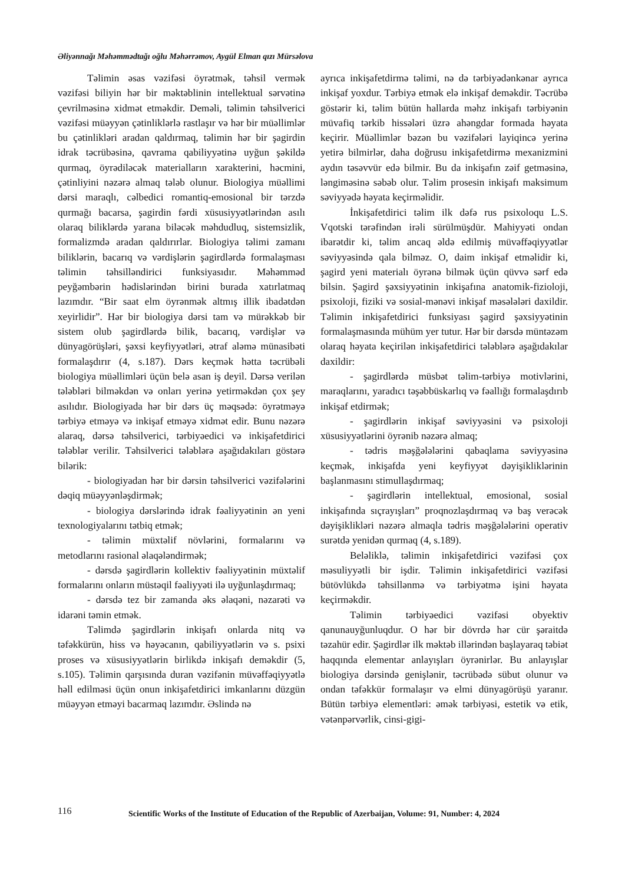Əliyənnağı Məhəmmədtağı oğlu Məhərrəmov, Aygül Elman qızı Mürsəlova
Təlimin əsas vəzifəsi öyrətmək, təhsil vermək vəzifəsi biliyin hər bir məktəblinin intellektual sərvətinə çevrilməsinə xidmət etməkdir. Deməli, təlimin təhsilverici vəzifəsi müəyyən çətinliklərlə rastlaşır və hər bir müəllimlər bu çətinlikləri aradan qaldırmaq, təlimin hər bir şagirdin idrak təcrübəsinə, qavrama qabiliyyətinə uyğun şəkildə qurmaq, öyrədiləcək materialların xarakterini, həcmini, çətinliyini nəzərə almaq tələb olunur. Biologiya müəllimi dərsi maraqlı, cəlbedici romantiq-emosional bir tərzdə qurmağı bacarsa, şagirdin fərdi xüsusiyyətlərindən asılı olaraq biliklərdə yarana biləcək məhdudluq, sistemsizlik, formalizmdə aradan qaldırırlar. Biologiya təlimi zamanı biliklərin, bacarıq və vərdişlərin şagirdlərdə formalaşması təlimin təhsilləndirici funksiyasıdır. Məhəmməd peyğəmbərin hədislərindən birini burada xatırlatmaq lazımdır. “Bir saat elm öyrənmək altmış illik ibadətdən xeyirlidir”. Hər bir biologiya dərsi tam və mürəkkəb bir sistem olub şagirdlərdə bilik, bacarıq, vərdişlər və dünyagörüşləri, şəxsi keyfiyyətləri, ətraf aləmə münasibəti formalaşdırır (4, s.187). Dərs keçmək hətta təcrübəli biologiya müəllimləri üçün belə asan iş deyil. Dərsə verilən tələbləri bilməkdən və onları yerinə yetirməkdən çox şey asılıdır. Biologiyada hər bir dərs üç məqsədə: öyrətməyə tərbiyə etməyə və inkişaf etməyə xidmət edir. Bunu nəzərə alaraq, dərsə təhsilverici, tərbiyəedici və inkişafetdirici tələblər verilir. Təhsilverici tələblərə aşağıdakıları göstərə bilərik:
- biologiyadan hər bir dərsin təhsilverici vəzifələrini dəqiq müəyyənləşdirmək;
- biologiya dərslərində idrak fəaliyyətinin ən yeni texnologiyalarını tətbiq etmək;
- təlimin müxtəlif növlərini, formalarını və metodlarını rasional əlaqələndirmək;
- dərsdə şagirdlərin kollektiv fəaliyyətinin müxtəlif formalarını onların müstəqil fəaliyyəti ilə uyğunlaşdırmaq;
- dərsdə tez bir zamanda əks əlaqəni, nəzarəti və idarəni təmin etmək.
Təlimdə şagirdlərin inkişafı onlarda nitq və təfəkkürün, hiss və həyəcanın, qabiliyyətlərin və s. psixi proses və xüsusiyyətlərin birlikdə inkişafı deməkdir (5, s.105). Təlimin qarşısında duran vəzifənin müvəffəqiyyətlə həll edilməsi üçün onun inkişafetdirici imkanlarını düzgün müəyyən etməyi bacarmaq lazımdır. Əslində nə
ayrıca inkişafetdirmə təlimi, nə də tərbiyədənkənar ayrıca inkişaf yoxdur. Tərbiyə etmək elə inkişaf deməkdir. Təcrübə göstərir ki, təlim bütün hallarda məhz inkişafı tərbiyənin müvafiq tərkib hissələri üzrə ahəngdar formada həyata keçirir. Müəllimlər bəzən bu vəzifələri layiqincə yerinə yetirə bilmirlər, daha doğrusu inkişafetdirmə mexanizmini aydın təsəvvür edə bilmir. Bu da inkişafın zəif getməsinə, ləngiməsinə səbəb olur. Təlim prosesin inkişafı maksimum səviyyədə həyata keçirməlidir.
İnkişafetdirici təlim ilk dəfə rus psixoloqu L.S. Vqotski tərəfindən irəli sürülmüşdür. Mahiyyəti ondan ibarətdir ki, təlim ancaq əldə edilmiş müvəffəqiyyətlər səviyyəsində qala bilməz. O, daim inkişaf etməlidir ki, şagird yeni materialı öyrənə bilmək üçün qüvvə sərf edə bilsin. Şagird şəxsiyyətinin inkişafına anatomik-fizioloji, psixoloji, fiziki və sosial-mənəvi inkişaf məsələləri daxildir. Təlimin inkişafetdirici funksiyası şagird şəxsiyyətinin formalaşmasında mühüm yer tutur. Hər bir dərsdə müntəzəm olaraq həyata keçirilən inkişafetdirici tələblərə aşağıdakılar daxildir:
- şagirdlərdə müsbət təlim-tərbiyə motivlərini, maraqlarını, yaradıcı təşəbbüskarlıq və fəallığı formalaşdırıb inkişaf etdirmək;
- şagirdlərin inkişaf səviyyəsini və psixoloji xüsusiyyətlərini öyrənib nəzərə almaq;
- tədris məşğələlərini qabaqlama səviyyəsinə keçmək, inkişafda yeni keyfiyyət dəyişikliklərinin başlanmasını stimullaşdırmaq;
- şagirdlərin intellektual, emosional, sosial inkişafında sıçrayışları” proqnozlaşdırmaq və baş verəcək dəyişiklikləri nəzərə almaqla tədris məşğələlərini operativ surətdə yenidən qurmaq (4, s.189).
Beləliklə, təlimin inkişafetdirici vəzifəsi çox məsuliyyətli bir işdir. Təlimin inkişafetdirici vəzifəsi bütövlükdə təhsillənmə və tərbiyətmə işini həyata keçirməkdir.
Təlimin tərbiyəedici vəzifəsi obyektiv qanunauyğunluqdur. O hər bir dövrdə hər cür şəraitdə təzahür edir. Şagirdlər ilk məktəb illərindən başlayaraq təbiət haqqında elementar anlayışları öyrənirlər. Bu anlayışlar biologiya dərsində genişlənir, təcrübədə sübut olunur və ondan təfəkkür formalaşır və elmi dünyagörüşü yaranır. Bütün tərbiyə elementləri: əmək tərbiyəsi, estetik və etik, vətənpərvərlik, cinsi-gigi-
116 Scientific Works of the Institute of Education of the Republic of Azerbaijan, Volume: 91, Number: 4, 2024